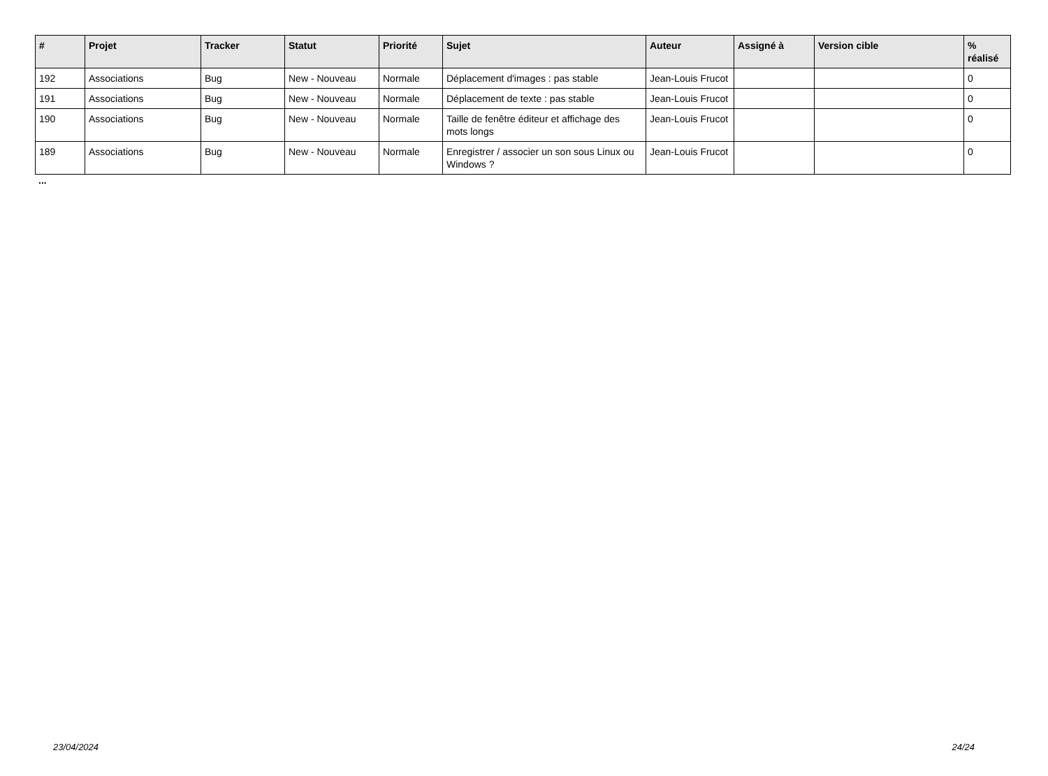| # | Projet | Tracker | Statut | Priorité | Sujet | Auteur | Assigné à | Version cible | % réalisé |
| --- | --- | --- | --- | --- | --- | --- | --- | --- | --- |
| 192 | Associations | Bug | New - Nouveau | Normale | Déplacement d'images : pas stable | Jean-Louis Frucot | | | 0 |
| 191 | Associations | Bug | New - Nouveau | Normale | Déplacement de texte : pas stable | Jean-Louis Frucot | | | 0 |
| 190 | Associations | Bug | New - Nouveau | Normale | Taille de fenêtre éditeur et affichage des mots longs | Jean-Louis Frucot | | | 0 |
| 189 | Associations | Bug | New - Nouveau | Normale | Enregistrer / associer un son sous Linux ou Windows ? | Jean-Louis Frucot | | | 0 |
...
23/04/2024 24/24